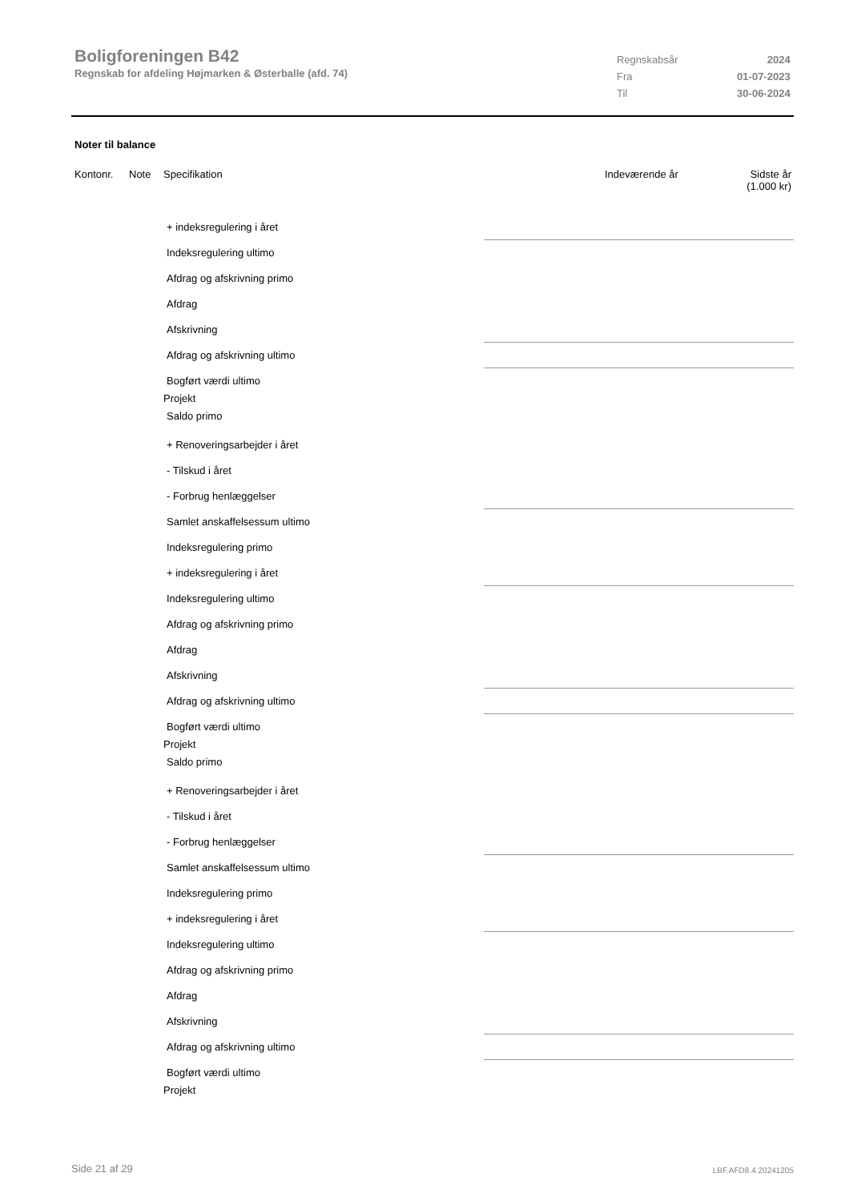Boligforeningen B42
Regnskab for afdeling Højmarken & Østerballe (afd. 74)
| Regnskabsår | 2024 |
| Fra | 01-07-2023 |
| Til | 30-06-2024 |
Noter til balance
Kontonr. Note Specifikation Indeværende år Sidste år
(1.000 kr)
+ indeksregulering i året
Indeksregulering ultimo
Afdrag og afskrivning primo
Afdrag
Afskrivning
Afdrag og afskrivning ultimo
Bogført værdi ultimo
Projekt
Saldo primo
+ Renoveringsarbejder i året
- Tilskud i året
- Forbrug henlæggelser
Samlet anskaffelsessum ultimo
Indeksregulering primo
+ indeksregulering i året
Indeksregulering ultimo
Afdrag og afskrivning primo
Afdrag
Afskrivning
Afdrag og afskrivning ultimo
Bogført værdi ultimo
Projekt
Saldo primo
+ Renoveringsarbejder i året
- Tilskud i året
- Forbrug henlæggelser
Samlet anskaffelsessum ultimo
Indeksregulering primo
+ indeksregulering i året
Indeksregulering ultimo
Afdrag og afskrivning primo
Afdrag
Afskrivning
Afdrag og afskrivning ultimo
Bogført værdi ultimo
Projekt
Side 21 af 29 LBF.AFD8.4.20241205